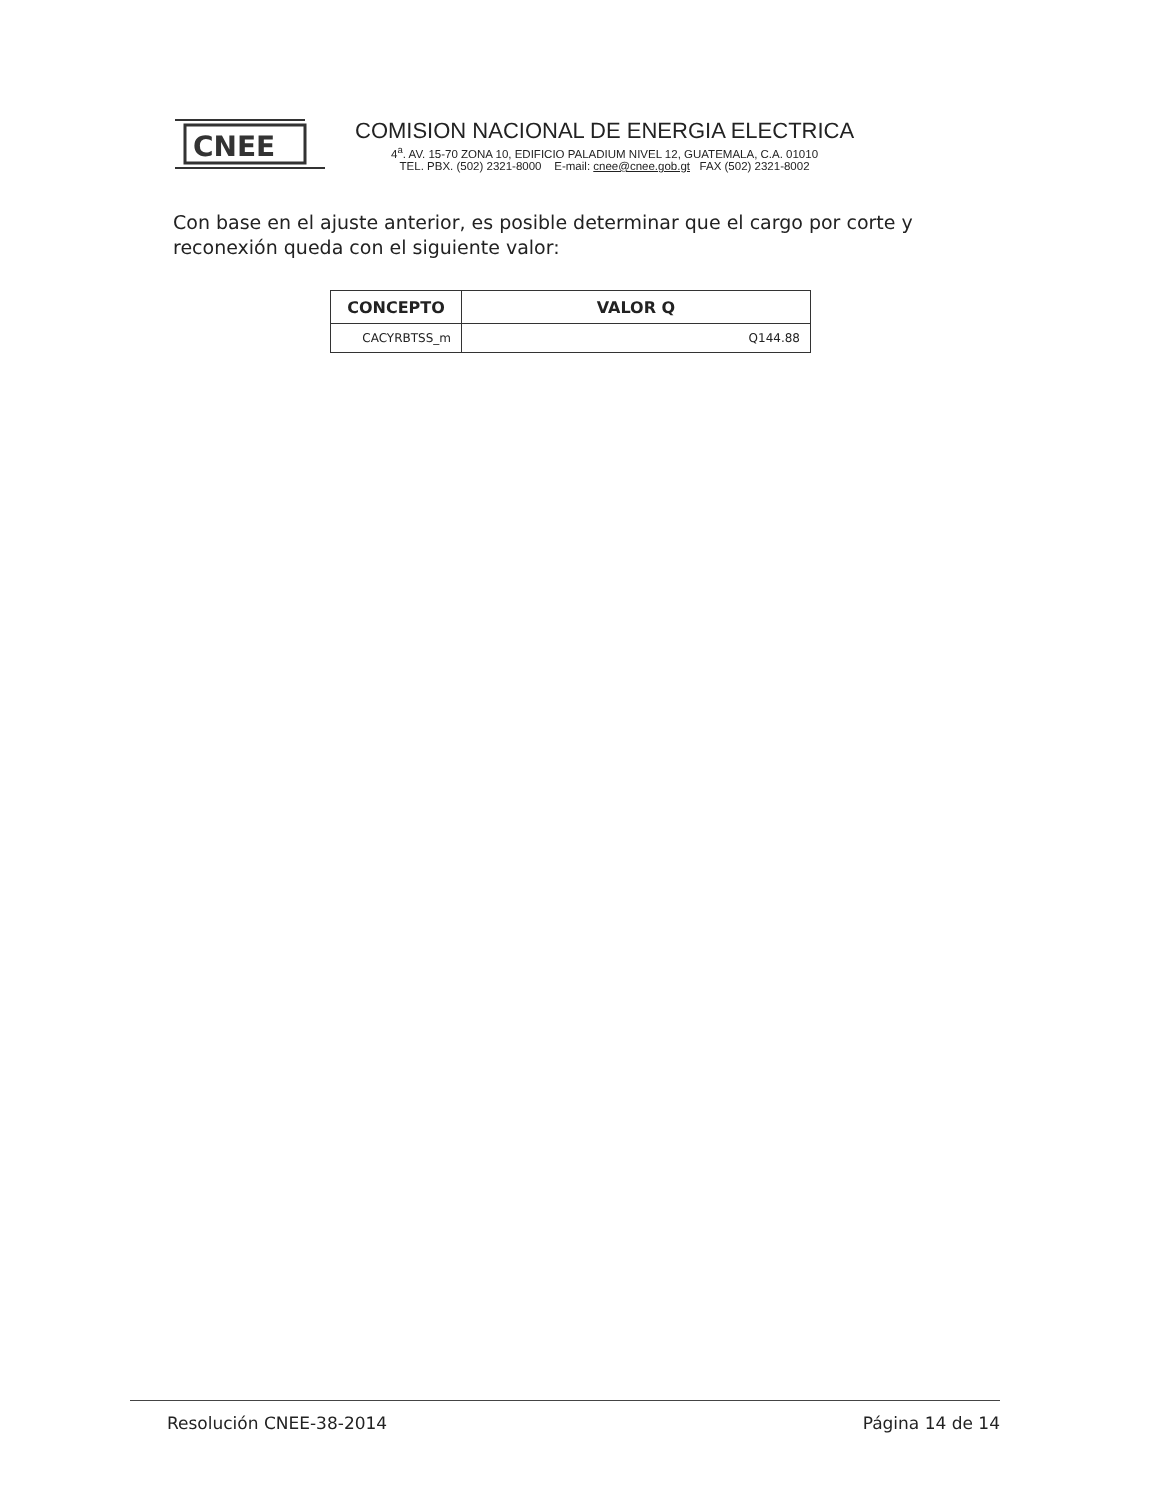CNEE
COMISION NACIONAL DE ENERGIA ELECTRICA
4<sup>a</sup>. AV. 15-70 ZONA 10, EDIFICIO PALADIUM NIVEL 12, GUATEMALA, C.A. 01010
TEL. PBX. (502) 2321-8000 E-mail: cnee@cnee.gob.gt FAX (502) 2321-8002
Con base en el ajuste anterior, es posible determinar que el cargo por corte y reconexión queda con el siguiente valor:
| CONCEPTO | VALOR Q |
| --- | --- |
| CACYRBTSS_m | Q144.88 |
Resolución CNEE-38-2014 Página 14 de 14